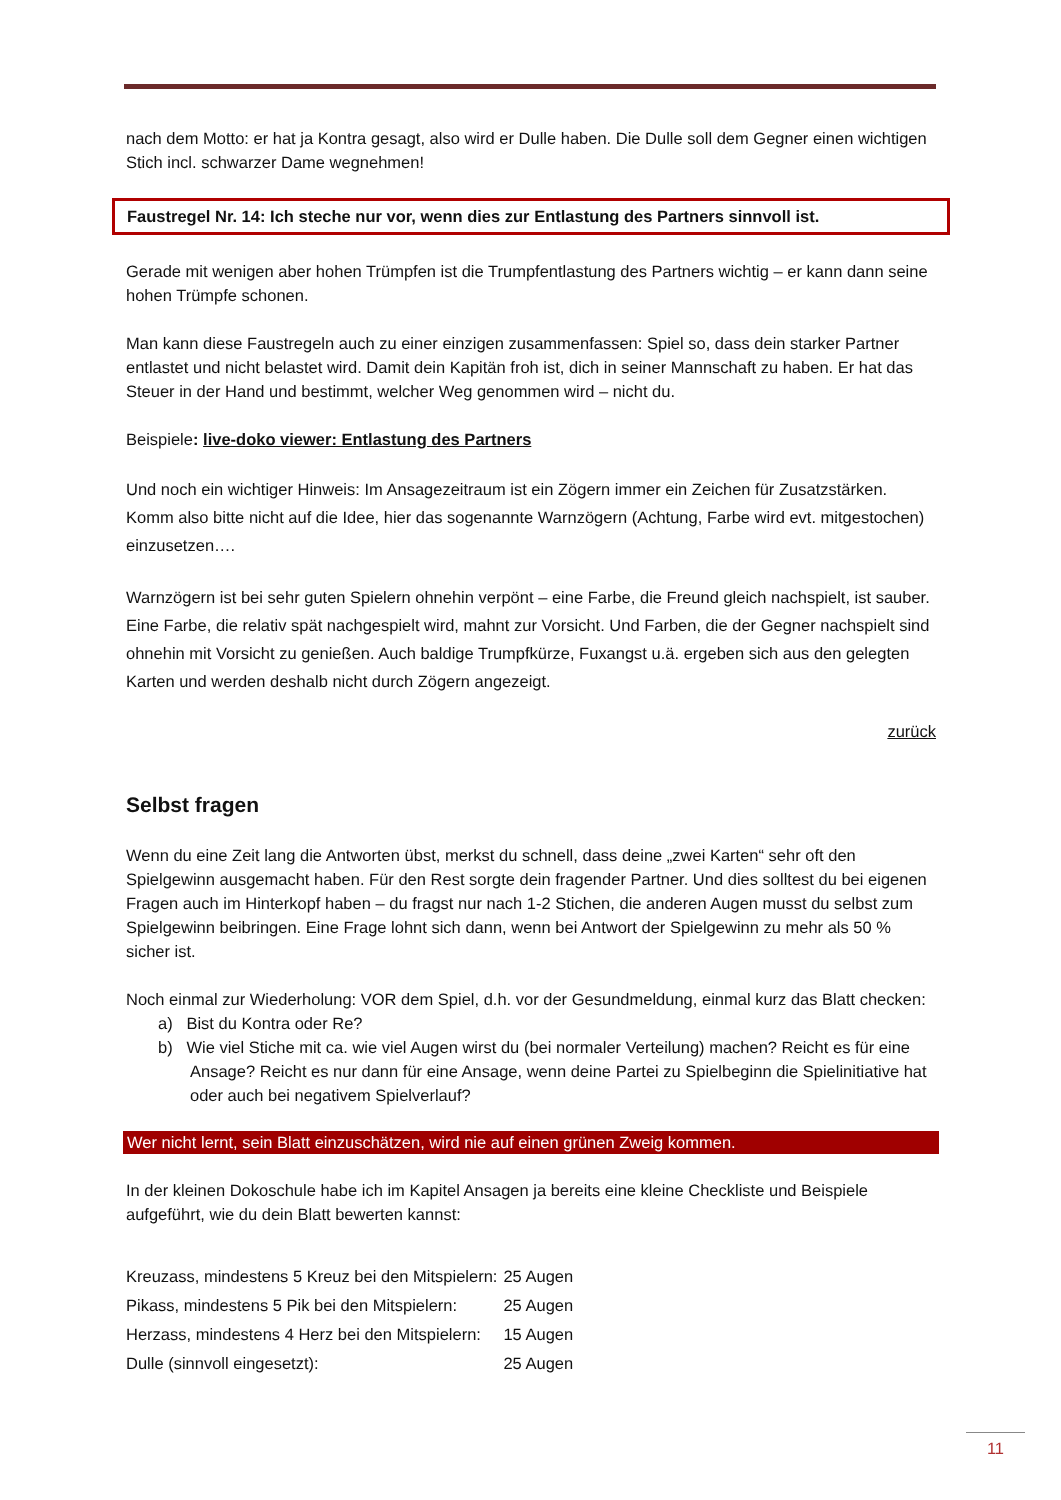nach dem Motto: er hat ja Kontra gesagt, also wird er Dulle haben. Die Dulle soll dem Gegner einen wichtigen Stich incl. schwarzer Dame wegnehmen!
Faustregel Nr. 14: Ich steche nur vor, wenn dies zur Entlastung des Partners sinnvoll ist.
Gerade mit wenigen aber hohen Trümpfen ist die Trumpfentlastung des Partners wichtig – er kann dann seine hohen Trümpfe schonen.
Man kann diese Faustregeln auch zu einer einzigen zusammenfassen: Spiel so, dass dein starker Partner entlastet und nicht belastet wird. Damit dein Kapitän froh ist, dich in seiner Mannschaft zu haben. Er hat das Steuer in der Hand und bestimmt, welcher Weg genommen wird – nicht du.
Beispiele: live-doko viewer: Entlastung des Partners
Und noch ein wichtiger Hinweis: Im Ansagezeitraum ist ein Zögern immer ein Zeichen für Zusatzstärken. Komm also bitte nicht auf die Idee, hier das sogenannte Warnzögern (Achtung, Farbe wird evt. mitgestochen) einzusetzen….
Warnzögern ist bei sehr guten Spielern ohnehin verpönt – eine Farbe, die Freund gleich nachspielt, ist sauber. Eine Farbe, die relativ spät nachgespielt wird, mahnt zur Vorsicht. Und Farben, die der Gegner nachspielt sind ohnehin mit Vorsicht zu genießen. Auch baldige Trumpfkürze, Fuxangst u.ä. ergeben sich aus den gelegten Karten und werden deshalb nicht durch Zögern angezeigt.
zurück
Selbst fragen
Wenn du eine Zeit lang die Antworten übst, merkst du schnell, dass deine „zwei Karten“ sehr oft den Spielgewinn ausgemacht haben. Für den Rest sorgte dein fragender Partner. Und dies solltest du bei eigenen Fragen auch im Hinterkopf haben – du fragst nur nach 1-2 Stichen, die anderen Augen musst du selbst zum Spielgewinn beibringen. Eine Frage lohnt sich dann, wenn bei Antwort der Spielgewinn zu mehr als 50 % sicher ist.
Noch einmal zur Wiederholung: VOR dem Spiel, d.h. vor der Gesundmeldung, einmal kurz das Blatt checken:
a) Bist du Kontra oder Re?
b) Wie viel Stiche mit ca. wie viel Augen wirst du (bei normaler Verteilung) machen? Reicht es für eine Ansage? Reicht es nur dann für eine Ansage, wenn deine Partei zu Spielbeginn die Spielinitiative hat oder auch bei negativem Spielverlauf?
Wer nicht lernt, sein Blatt einzuschätzen, wird nie auf einen grünen Zweig kommen.
In der kleinen Dokoschule habe ich im Kapitel Ansagen ja bereits eine kleine Checkliste und Beispiele aufgeführt, wie du dein Blatt bewerten kannst:
| Kreuzass, mindestens 5 Kreuz bei den Mitspielern: | 25 Augen |
| Pikass, mindestens 5 Pik bei den Mitspielern: | 25 Augen |
| Herzass, mindestens 4 Herz bei den Mitspielern: | 15 Augen |
| Dulle (sinnvoll eingesetzt): | 25 Augen |
11